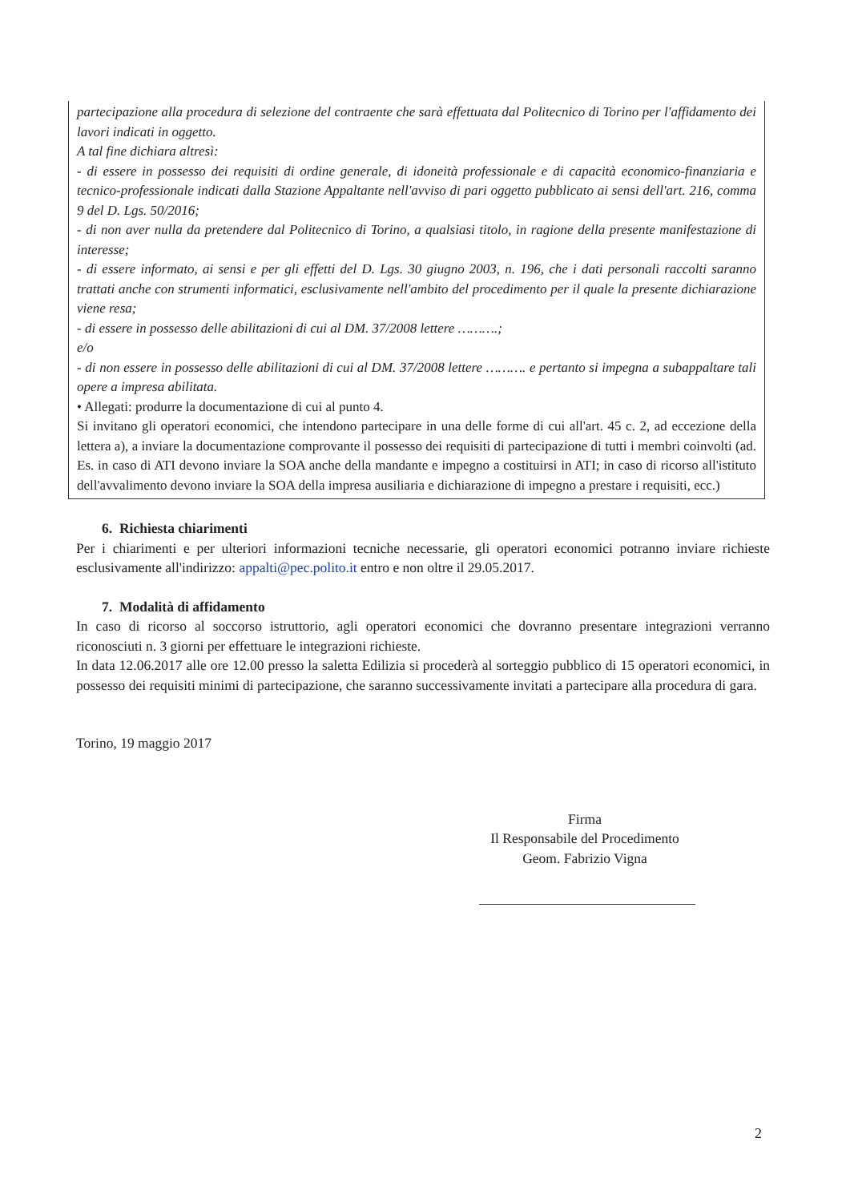partecipazione alla procedura di selezione del contraente che sarà effettuata dal Politecnico di Torino per l'affidamento dei lavori indicati in oggetto.
A tal fine dichiara altresì:
- di essere in possesso dei requisiti di ordine generale, di idoneità professionale e di capacità economico-finanziaria e tecnico-professionale indicati dalla Stazione Appaltante nell'avviso di pari oggetto pubblicato ai sensi dell'art. 216, comma 9 del D. Lgs. 50/2016;
- di non aver nulla da pretendere dal Politecnico di Torino, a qualsiasi titolo, in ragione della presente manifestazione di interesse;
- di essere informato, ai sensi e per gli effetti del D. Lgs. 30 giugno 2003, n. 196, che i dati personali raccolti saranno trattati anche con strumenti informatici, esclusivamente nell'ambito del procedimento per il quale la presente dichiarazione viene resa;
- di essere in possesso delle abilitazioni di cui al DM. 37/2008 lettere ……….;
e/o
- di non essere in possesso delle abilitazioni di cui al DM. 37/2008 lettere ………. e pertanto si impegna a subappaltare tali opere a impresa abilitata.
• Allegati: produrre la documentazione di cui al punto 4.
Si invitano gli operatori economici, che intendono partecipare in una delle forme di cui all'art. 45 c. 2, ad eccezione della lettera a), a inviare la documentazione comprovante il possesso dei requisiti di partecipazione di tutti i membri coinvolti (ad. Es. in caso di ATI devono inviare la SOA anche della mandante e impegno a costituirsi in ATI; in caso di ricorso all'istituto dell'avvalimento devono inviare la SOA della impresa ausiliaria e dichiarazione di impegno a prestare i requisiti, ecc.)
6. Richiesta chiarimenti
Per i chiarimenti e per ulteriori informazioni tecniche necessarie, gli operatori economici potranno inviare richieste esclusivamente all'indirizzo: appalti@pec.polito.it entro e non oltre il 29.05.2017.
7. Modalità di affidamento
In caso di ricorso al soccorso istruttorio, agli operatori economici che dovranno presentare integrazioni verranno riconosciuti n. 3 giorni per effettuare le integrazioni richieste.
In data 12.06.2017 alle ore 12.00 presso la saletta Edilizia si procederà al sorteggio pubblico di 15 operatori economici, in possesso dei requisiti minimi di partecipazione, che saranno successivamente invitati a partecipare alla procedura di gara.
Torino, 19 maggio 2017
Firma
Il Responsabile del Procedimento
Geom. Fabrizio Vigna
2